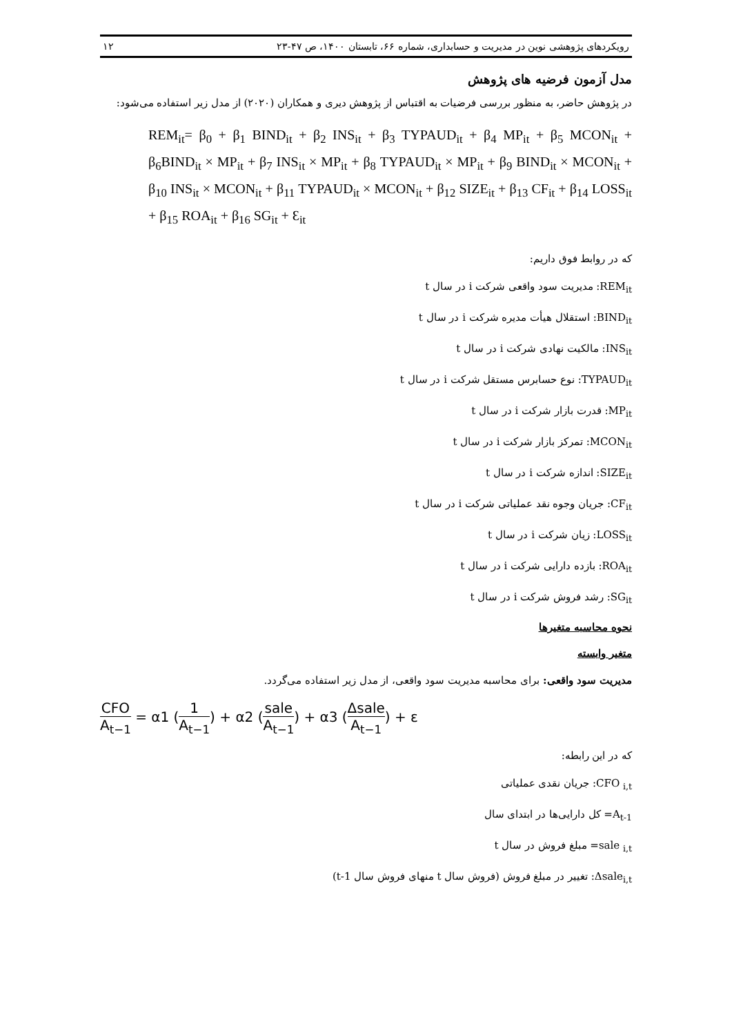رویکردهای پژوهشی نوین در مدیریت و حسابداری، شماره ۶۶، تابستان ۱۴۰۰، ص ۴۷-۲۳ ۱۲
مدل آزمون فرضیه های پژوهش
در پژوهش حاضر، به منظور بررسی فرضیات به اقتباس از پژوهش دیری و همکاران (۲۰۲۰) از مدل زیر استفاده می‌شود:
REM<sub>it</sub>= β<sub>0</sub> + β<sub>1</sub> BIND<sub>it</sub> + β<sub>2</sub> INS<sub>it</sub> + β<sub>3</sub> TYPAUD<sub>it</sub> + β<sub>4</sub> MP<sub>it</sub> + β<sub>5</sub> MCON<sub>it</sub> + β<sub>6</sub>BIND<sub>it</sub> × MP<sub>it</sub> + β<sub>7</sub> INS<sub>it</sub> × MP<sub>it</sub> + β<sub>8</sub> TYPAUD<sub>it</sub> × MP<sub>it</sub> + β<sub>9</sub> BIND<sub>it</sub> × MCON<sub>it</sub> + β<sub>10</sub> INS<sub>it</sub> × MCON<sub>it</sub> + β<sub>11</sub> TYPAUD<sub>it</sub> × MCON<sub>it</sub> + β<sub>12</sub> SIZE<sub>it</sub> + β<sub>13</sub> CF<sub>it</sub> + β<sub>14</sub> LOSS<sub>it</sub> + β<sub>15</sub> ROA<sub>it</sub> + β<sub>16</sub> SG<sub>it</sub> + Ɛ<sub>it</sub>
که در روابط فوق داریم:
REM<sub>it</sub>: مدیریت سود واقعی شرکت i در سال t
BIND<sub>it</sub>: استقلال هیأت مدیره شرکت i در سال t
INS<sub>it</sub>: مالکیت نهادی شرکت i در سال t
TYPAUD<sub>it</sub>: نوع حسابرس مستقل شرکت i در سال t
MP<sub>it</sub>: قدرت بازار شرکت i در سال t
MCON<sub>it</sub>: تمرکز بازار شرکت i در سال t
SIZE<sub>it</sub>: اندازه شرکت i در سال t
CF<sub>it</sub>: جریان وجوه نقد عملیاتی شرکت i در سال t
LOSS<sub>it</sub>: زیان شرکت i در سال t
ROA<sub>it</sub>: بازده دارایی شرکت i در سال t
SG<sub>it</sub>: رشد فروش شرکت i در سال t
نحوه محاسبه متغیرها
متغیر وابسته
مدیریت سود واقعی: برای محاسبه مدیریت سود واقعی، از مدل زیر استفاده می‌گردد.
CFO A<sub>t−1</sub> = α1 (1 A<sub>t−1</sub>) + α2 (sale A<sub>t−1</sub>) + α3 (Δsale A<sub>t−1</sub>) + ε
که در این رابطه:
CFO <sub>i,t</sub>: جریان نقدی عملیاتی
A<sub>t-1</sub>= کل دارایی‌ها در ابتدای سال
sale <sub>i,t</sub>= مبلغ فروش در سال t
Δsale<sub>i,t</sub>: تغییر در مبلغ فروش (فروش سال t منهای فروش سال t-1)